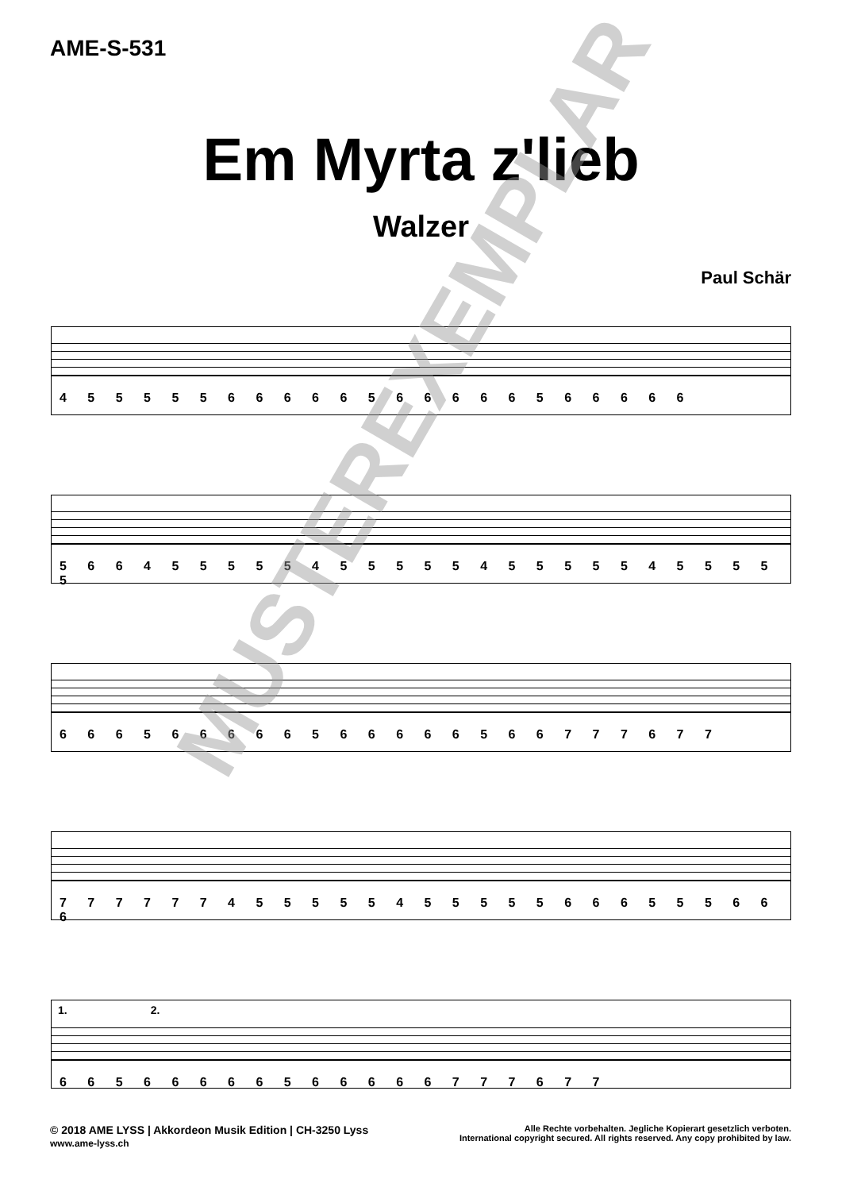AME-S-531
Em Myrta z'lieb
Walzer
Paul Schär
4 5 5 5 5 5 6 6 6 6 6 5 6 6 6 6 6 5 6 6 6 6 6
5 6 6 4 5 5 5 5 5 4 5 5 5 5 5 4 5 5 5 5 5 4 5 5 5 5 5
6 6 6 5 6 6 6 6 6 5 6 6 6 6 6 5 6 6 7 7 7 6 7 7
7 7 7 7 7 7 4 5 5 5 5 5 4 5 5 5 5 5 6 6 6 5 5 5 6 6 6
1. 2.
6 6 5 6 6 6 6 6 5 6 6 6 6 6 7 7 7 6 7 7
© 2018 AME LYSS | Akkordeon Musik Edition | CH-3250 Lyss
www.ame-lyss.ch
Alle Rechte vorbehalten. Jegliche Kopierart gesetzlich verboten.
International copyright secured. All rights reserved. Any copy prohibited by law.
MUSTEREXEMPLAR